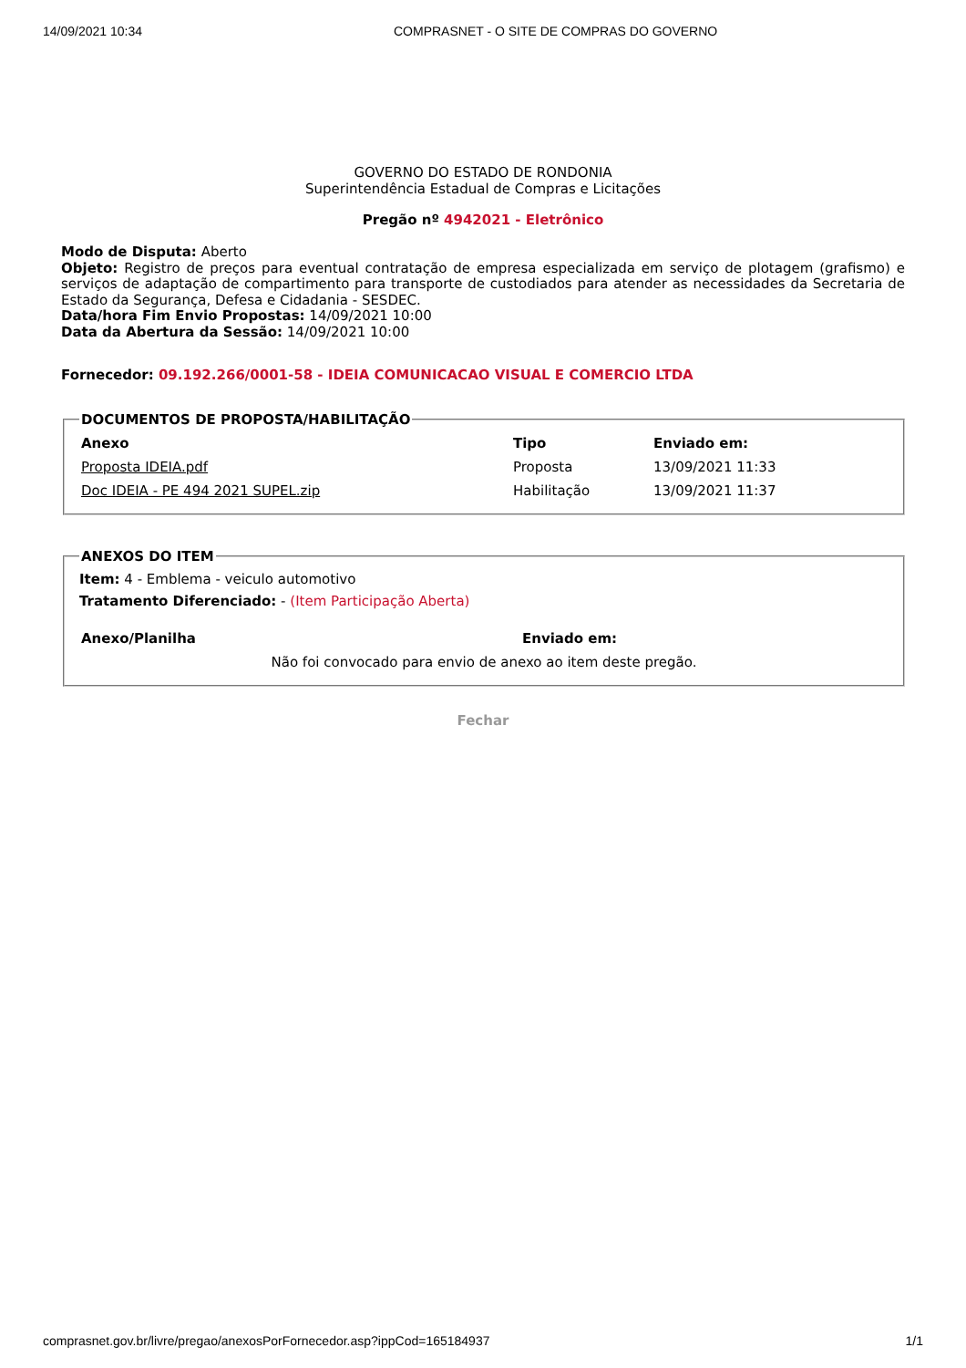14/09/2021 10:34 COMPRASNET - O SITE DE COMPRAS DO GOVERNO
GOVERNO DO ESTADO DE RONDONIA
Superintendência Estadual de Compras e Licitações
Pregão nº 4942021 - Eletrônico
Modo de Disputa: Aberto
Objeto: Registro de preços para eventual contratação de empresa especializada em serviço de plotagem (grafismo) e serviços de adaptação de compartimento para transporte de custodiados para atender as necessidades da Secretaria de Estado da Segurança, Defesa e Cidadania - SESDEC.
Data/hora Fim Envio Propostas: 14/09/2021 10:00
Data da Abertura da Sessão: 14/09/2021 10:00
Fornecedor: 09.192.266/0001-58 - IDEIA COMUNICACAO VISUAL E COMERCIO LTDA
DOCUMENTOS DE PROPOSTA/HABILITAÇÃO
| Anexo | Tipo | Enviado em: |
| --- | --- | --- |
| Proposta IDEIA.pdf | Proposta | 13/09/2021 11:33 |
| Doc IDEIA - PE 494 2021 SUPEL.zip | Habilitação | 13/09/2021 11:37 |
ANEXOS DO ITEM
Item: 4 - Emblema - veiculo automotivo
Tratamento Diferenciado: - (Item Participação Aberta)
| Anexo/Planilha | Enviado em: |
| --- | --- |
| Não foi convocado para envio de anexo ao item deste pregão. | |
Fechar
comprasnet.gov.br/livre/pregao/anexosPorFornecedor.asp?ippCod=165184937 1/1